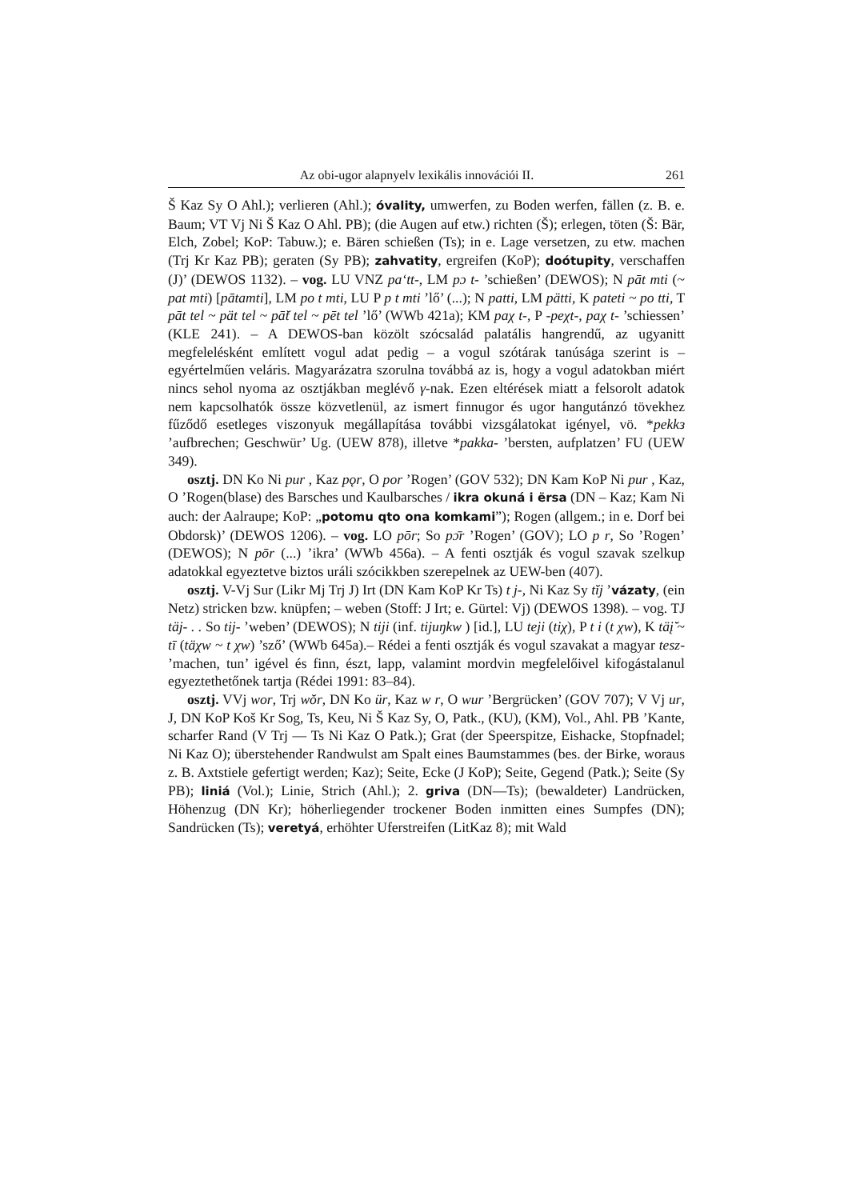Az obi-ugor alapnyelv lexikális innovációi II. 261
Š Kaz Sy O Ahl.); verlieren (Ahl.); óvality, umwerfen, zu Boden werfen, fällen (z. B. e. Baum; VT Vj Ni Š Kaz O Ahl. PB); (die Augen auf etw.) richten (Š); erlegen, töten (Š: Bär, Elch, Zobel; KoP: Tabuw.); e. Bären schießen (Ts); in e. Lage versetzen, zu etw. machen (Trj Kr Kaz PB); geraten (Sy PB); zahvatity, ergreifen (KoP); doótupity, verschaffen (J)’ (DEWOS 1132). – vog. LU VNZ pa‘tt-, LM pɔ t- ’schießen’ (DEWOS); N pāt mti (~ pat mti) [pātamti], LM po t mti, LU P p t mti ’lő’ (...); N patti, LM pätti, K pateti ~ po tti, T pāt tel ~ pät tel ~ pā̆t tel ~ pēt tel ’lő’ (WWb 421a); KM paχ t-, P -peχt-, paχ t- ’schiessen’ (KLE 241). – A DEWOS-ban közölt szócsalád palatális hangrendű, az ugyanitt megfelelésként említett vogul adat pedig – a vogul szótárak tanúsága szerint is – egyértelműen veláris. Magyarázatra szorulna továbbá az is, hogy a vogul adatokban miért nincs sehol nyoma az osztjákban meglévő γ-nak. Ezen eltérések miatt a felsorolt adatok nem kapcsolhatók össze közvetlenül, az ismert finnugor és ugor hangutánzó tövekhez fűződő esetleges viszonyuk megállapítása további vizsgálatokat igényel, vö. *pekkз ’aufbrechen; Geschwür’ Ug. (UEW 878), illetve *pakka- ’bersten, aufplatzen’ FU (UEW 349).
osztj. DN Ko Ni pur , Kaz pǫr, O por ’Rogen’ (GOV 532); DN Kam KoP Ni pur , Kaz, O ’Rogen(blase) des Barsches und Kaulbarsches / ikra okuná i ërsa (DN – Kaz; Kam Ni auch: der Aalraupe; KoP: „potomu qto ona komkami”); Rogen (allgem.; in e. Dorf bei Obdorsk)’ (DEWOS 1206). – vog. LO pōr; So pɔ̄r ’Rogen’ (GOV); LO p r, So ’Rogen’ (DEWOS); N pōr (...) ’ikra’ (WWb 456a). – A fenti osztják és vogul szavak szelkup adatokkal egyeztetve biztos uráli szócikkben szerepelnek az UEW-ben (407).
osztj. V-Vj Sur (Likr Mj Trj J) Irt (DN Kam KoP Kr Ts) t j-, Ni Kaz Sy tĭj ’vázaty, (ein Netz) stricken bzw. knüpfen; – weben (Stoff: J Irt; e. Gürtel: Vj) (DEWOS 1398). – vog. TJ täj- . . So tij- ’weben’ (DEWOS); N tiji (inf. tijuŋkw ) [id.], LU teji (tiχ), P t i (t χw), K täį̆ ~ tī (täχw ~ t χw) ’sző’ (WWb 645a).– Rédei a fenti osztják és vogul szavakat a magyar tesz- ’machen, tun’ igével és finn, észt, lapp, valamint mordvin megfelelőivel kifogástalanul egyeztethetőnek tartja (Rédei 1991: 83–84).
osztj. VVj wor, Trj wŏr, DN Ko ür, Kaz w r, O wur ’Bergrücken’ (GOV 707); V Vj ur, J, DN KoP Koš Kr Sog, Ts, Keu, Ni Š Kaz Sy, O, Patk., (KU), (KM), Vol., Ahl. PB ’Kante, scharfer Rand (V Trj — Ts Ni Kaz O Patk.); Grat (der Speerspitze, Eishacke, Stopfnadel; Ni Kaz O); überstehender Randwulst am Spalt eines Baumstammes (bes. der Birke, woraus z. B. Axtstiele gefertigt werden; Kaz); Seite, Ecke (J KoP); Seite, Gegend (Patk.); Seite (Sy PB); liniá (Vol.); Linie, Strich (Ahl.); 2. griva (DN—Ts); (bewaldeter) Landrücken, Höhenzug (DN Kr); höherliegender trockener Boden inmitten eines Sumpfes (DN); Sandrücken (Ts); veretyá, erhöhter Uferstreifen (LitKaz 8); mit Wald